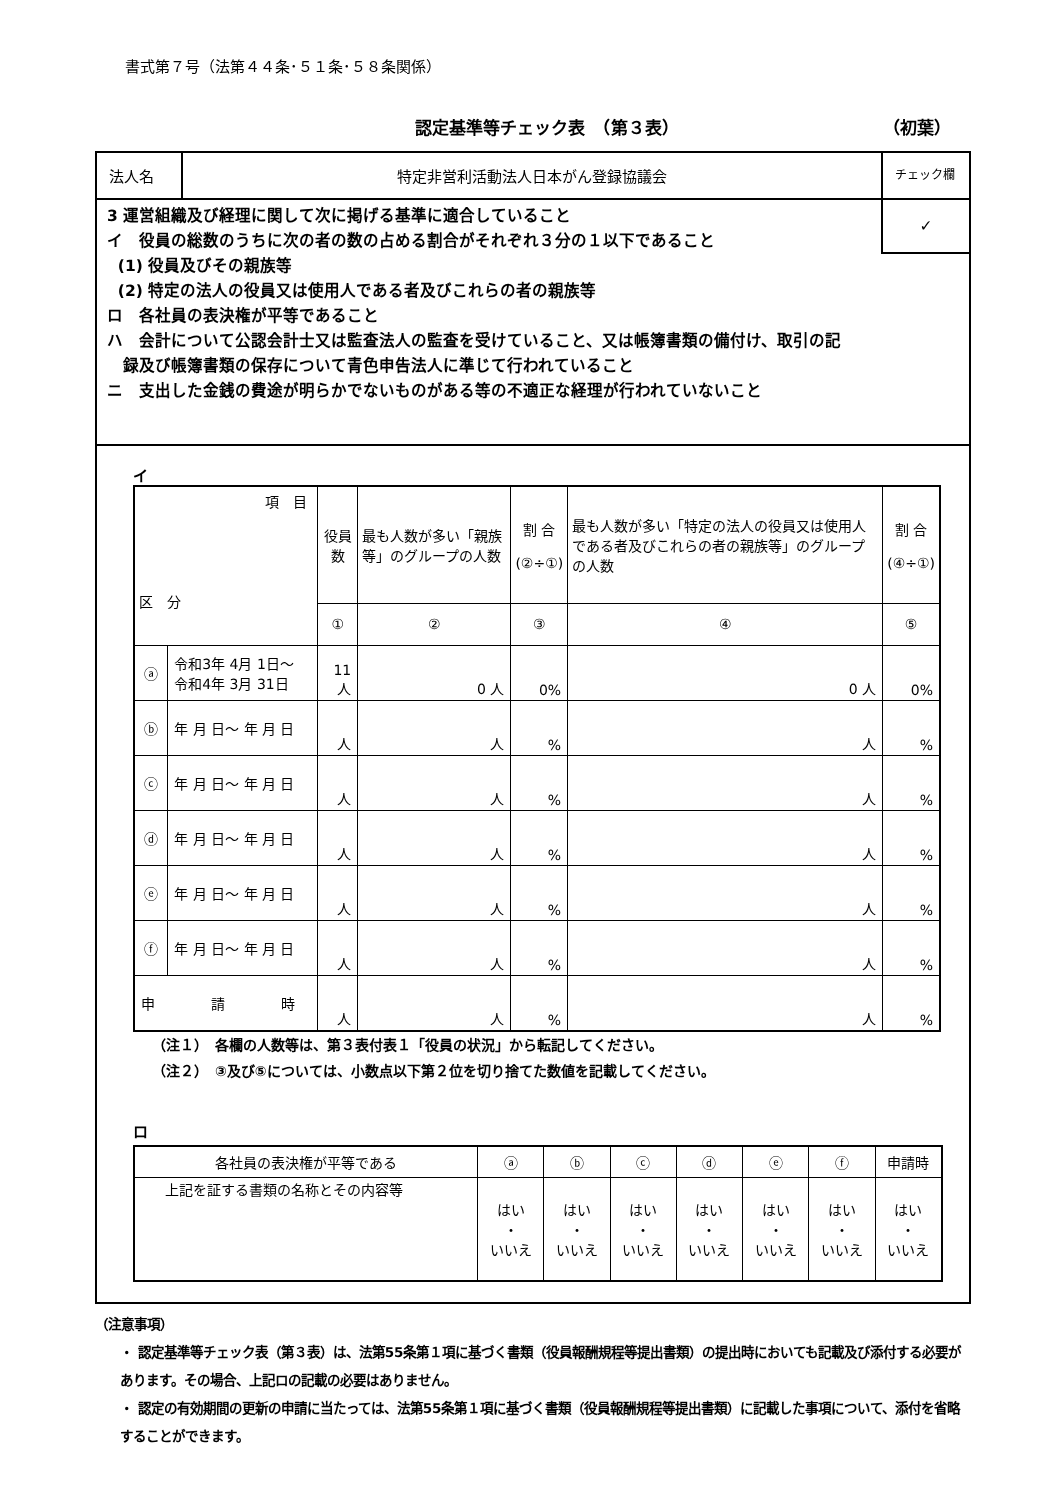書式第７号（法第４４条･５１条･５８条関係）
認定基準等チェック表　（第３表） （初葉）
法人名 特定非営利活動法人日本がん登録協議会
チェック欄
✓
3 運営組織及び経理に関して次に掲げる基準に適合していること
イ　役員の総数のうちに次の者の数の占める割合がそれぞれ３分の１以下であること
(1) 役員及びその親族等
(2) 特定の法人の役員又は使用人である者及びこれらの者の親族等
ロ　各社員の表決権が平等であること
ハ　会計について公認会計士又は監査法人の監査を受けていること、又は帳簿書類の備付け、取引の記
録及び帳簿書類の保存について青色申告法人に準じて行われていること
ニ　支出した金銭の費途が明らかでないものがある等の不適正な経理が行われていないこと
イ
| 項 目 区 分 | | 役員数 | 最も人数が多い「親族等」のグループの人数 | 割 合 (②÷①) | 最も人数が多い「特定の法人の役員又は使用人である者及びこれらの者の親族等」のグループの人数 | 割 合 (④÷①) |
| --- | --- | --- | --- | --- | --- | --- |
| | | ① | ② | ③ | ④ | ⑤ |
| ⓐ | 令和3年 4月 1日～ 令和4年 3月 31日 | 11 人 | 0 人 | 0% | 0 人 | 0% |
| ⓑ | 年 月 日～ 年 月 日 | 人 | 人 | % | 人 | % |
| ⓒ | 年 月 日～ 年 月 日 | 人 | 人 | % | 人 | % |
| ⓓ | 年 月 日～ 年 月 日 | 人 | 人 | % | 人 | % |
| ⓔ | 年 月 日～ 年 月 日 | 人 | 人 | % | 人 | % |
| ⓕ | 年 月 日～ 年 月 日 | 人 | 人 | % | 人 | % |
| 申 請 時 | | 人 | 人 | % | 人 | % |
（注１）　各欄の人数等は、第３表付表１「役員の状況」から転記してください。
（注２）　③及び⑤については、小数点以下第２位を切り捨てた数値を記載してください。
ロ
| 各社員の表決権が平等である | ⓐ | ⓑ | ⓒ | ⓓ | ⓔ | ⓕ | 申請時 |
| 上記を証する書類の名称とその内容等 | はい ・ いいえ | はい ・ いいえ | はい ・ いいえ | はい ・ いいえ | はい ・ いいえ | はい ・ いいえ | はい ・ いいえ |
（注意事項）
・ 認定基準等チェック表（第３表）は、法第55条第１項に基づく書類（役員報酬規程等提出書類）の提出時においても記載及び添付する必要があります。その場合、上記ロの記載の必要はありません。
・ 認定の有効期間の更新の申請に当たっては、法第55条第１項に基づく書類（役員報酬規程等提出書類）に記載した事項について、添付を省略することができます。